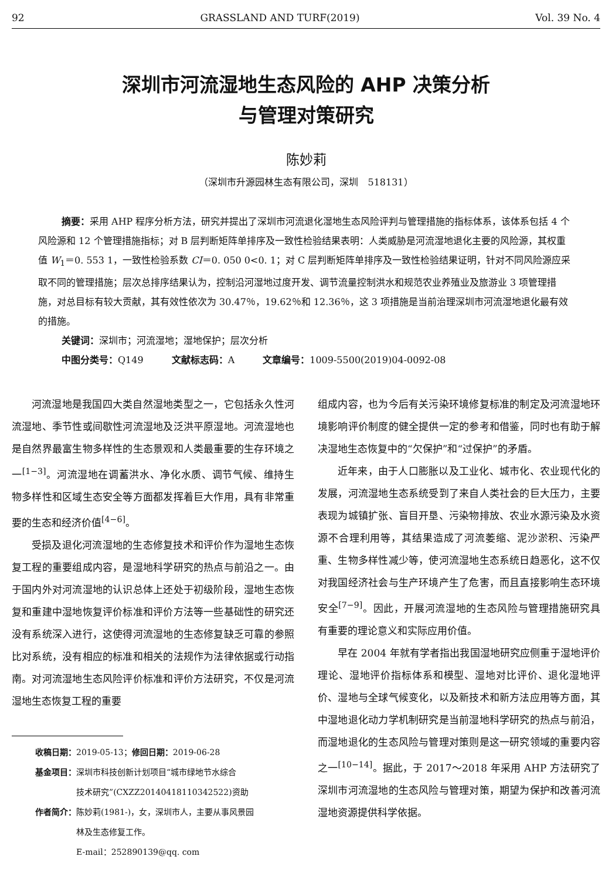92 GRASSLAND AND TURF(2019) Vol. 39 No. 4
深圳市河流湿地生态风险的 AHP 决策分析
与管理对策研究
陈妙莉
（深圳市升源园林生态有限公司，深圳　518131）
摘要：采用 AHP 程序分析方法，研究并提出了深圳市河流退化湿地生态风险评判与管理措施的指标体系，该体系包括 4 个风险源和 12 个管理措施指标；对 B 层判断矩阵单排序及一致性检验结果表明：人类威胁是河流湿地退化主要的风险源，其权重值 W<sub>1</sub>＝0. 553 1，一致性检验系数 CI＝0. 050 0<0. 1；对 C 层判断矩阵单排序及一致性检验结果证明，针对不同风险源应采取不同的管理措施；层次总排序结果认为，控制沿河湿地过度开发、调节流量控制洪水和规范农业养殖业及旅游业 3 项管理措施，对总目标有较大贡献，其有效性依次为 30.47％，19.62％和 12.36％，这 3 项措施是当前治理深圳市河流湿地退化最有效的措施。
关键词：深圳市；河流湿地；湿地保护；层次分析
中图分类号：Q149　　　文献标志码：A　　　文章编号：1009-5500(2019)04-0092-08
河流湿地是我国四大类自然湿地类型之一，它包括永久性河流湿地、季节性或间歇性河流湿地及泛洪平原湿地。河流湿地也是自然界最富生物多样性的生态景观和人类最重要的生存环境之一<sup>[1−3]</sup>。河流湿地在调蓄洪水、净化水质、调节气候、维持生物多样性和区域生态安全等方面都发挥着巨大作用，具有非常重要的生态和经济价值<sup>[4−6]</sup>。
受损及退化河流湿地的生态修复技术和评价作为湿地生态恢复工程的重要组成内容，是湿地科学研究的热点与前沿之一。由于国内外对河流湿地的认识总体上还处于初级阶段，湿地生态恢复和重建中湿地恢复评价标准和评价方法等一些基础性的研究还没有系统深入进行，这使得河流湿地的生态修复缺乏可靠的参照比对系统，没有相应的标准和相关的法规作为法律依据或行动指南。对河流湿地生态风险评价标准和评价方法研究，不仅是河流湿地生态恢复工程的重要
收稿日期：2019-05-13；修回日期：2019-06-28
基金项目：深圳市科技创新计划项目“城市绿地节水综合
　　　　　技术研究”(CXZZ20140418110342522)资助
作者简介：陈妙莉(1981-)，女，深圳市人，主要从事风景园
　　　　　林及生态修复工作。
　　　　　E-mail：252890139@qq. com
组成内容，也为今后有关污染环境修复标准的制定及河流湿地环境影响评价制度的健全提供一定的参考和借鉴，同时也有助于解决湿地生态恢复中的“欠保护”和“过保护”的矛盾。
近年来，由于人口膨胀以及工业化、城市化、农业现代化的发展，河流湿地生态系统受到了来自人类社会的巨大压力，主要表现为城镇扩张、盲目开垦、污染物排放、农业水源污染及水资源不合理利用等，其结果造成了河流萎缩、泥沙淤积、污染严重、生物多样性减少等，使河流湿地生态系统日趋恶化，这不仅对我国经济社会与生产环境产生了危害，而且直接影响生态环境安全<sup>[7−9]</sup>。因此，开展河流湿地的生态风险与管理措施研究具有重要的理论意义和实际应用价值。
早在 2004 年就有学者指出我国湿地研究应侧重于湿地评价理论、湿地评价指标体系和模型、湿地对比评价、退化湿地评价、湿地与全球气候变化，以及新技术和新方法应用等方面，其中湿地退化动力学机制研究是当前湿地科学研究的热点与前沿，而湿地退化的生态风险与管理对策则是这一研究领域的重要内容之一<sup>[10−14]</sup>。据此，于 2017～2018 年采用 AHP 方法研究了深圳市河流湿地的生态风险与管理对策，期望为保护和改善河流湿地资源提供科学依据。